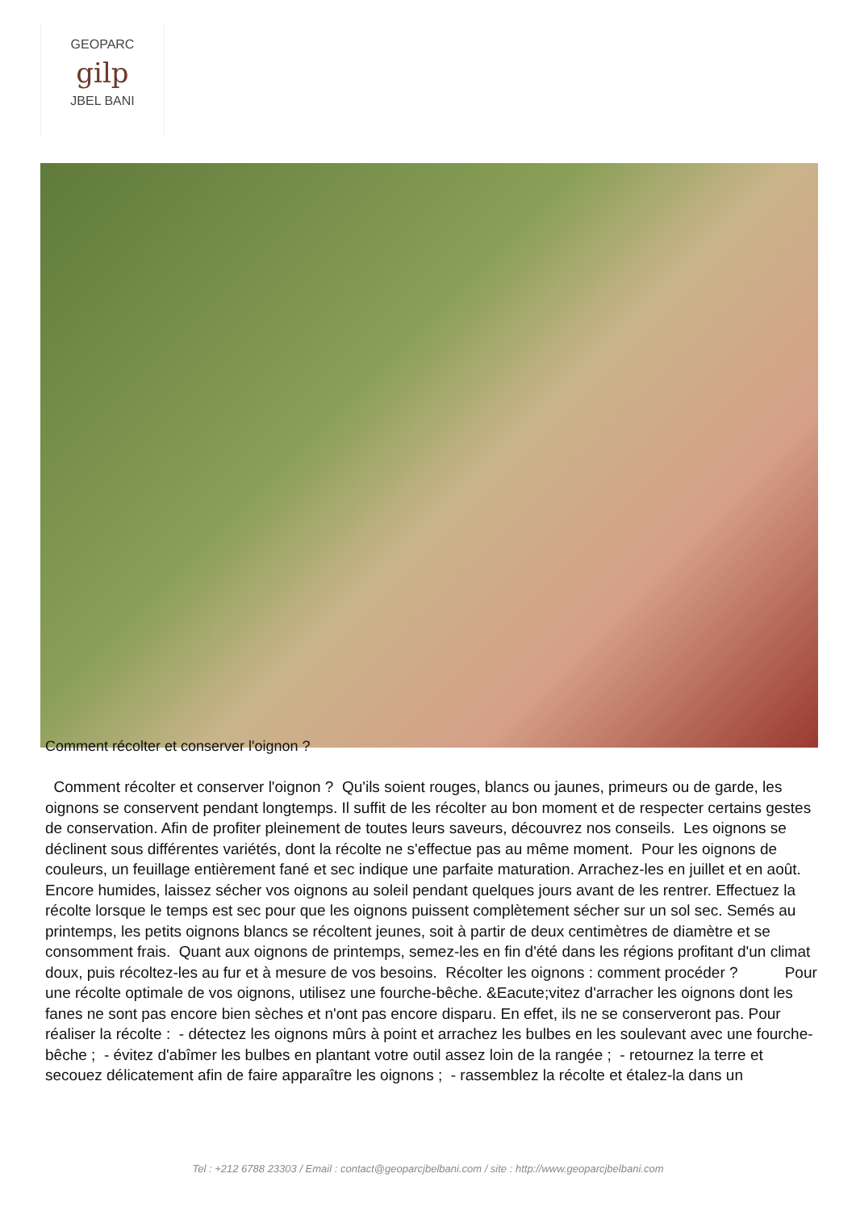GEOPARC
gilp
JBEL BANI
Comment récolter et conserver l'oignon ?
Comment récolter et conserver l'oignon ? Qu'ils soient rouges, blancs ou jaunes, primeurs ou de garde, les oignons se conservent pendant longtemps. Il suffit de les récolter au bon moment et de respecter certains gestes de conservation. Afin de profiter pleinement de toutes leurs saveurs, découvrez nos conseils. Les oignons se déclinent sous différentes variétés, dont la récolte ne s'effectue pas au même moment. Pour les oignons de couleurs, un feuillage entièrement fané et sec indique une parfaite maturation. Arrachez-les en juillet et en août. Encore humides, laissez sécher vos oignons au soleil pendant quelques jours avant de les rentrer. Effectuez la récolte lorsque le temps est sec pour que les oignons puissent complètement sécher sur un sol sec. Semés au printemps, les petits oignons blancs se récoltent jeunes, soit à partir de deux centimètres de diamètre et se consomment frais. Quant aux oignons de printemps, semez-les en fin d'été dans les régions profitant d'un climat doux, puis récoltez-les au fur et à mesure de vos besoins. Récolter les oignons : comment procéder ? Pour une récolte optimale de vos oignons, utilisez une fourche-bêche. &Eacute;vitez d'arracher les oignons dont les fanes ne sont pas encore bien sèches et n'ont pas encore disparu. En effet, ils ne se conserveront pas. Pour réaliser la récolte : - détectez les oignons mûrs à point et arrachez les bulbes en les soulevant avec une fourche-bêche ; - évitez d'abîmer les bulbes en plantant votre outil assez loin de la rangée ; - retournez la terre et secouez délicatement afin de faire apparaître les oignons ; - rassemblez la récolte et étalez-la dans un
Tel : +212 6788 23303 / Email : contact@geoparcjbelbani.com / site : http://www.geoparcjbelbani.com